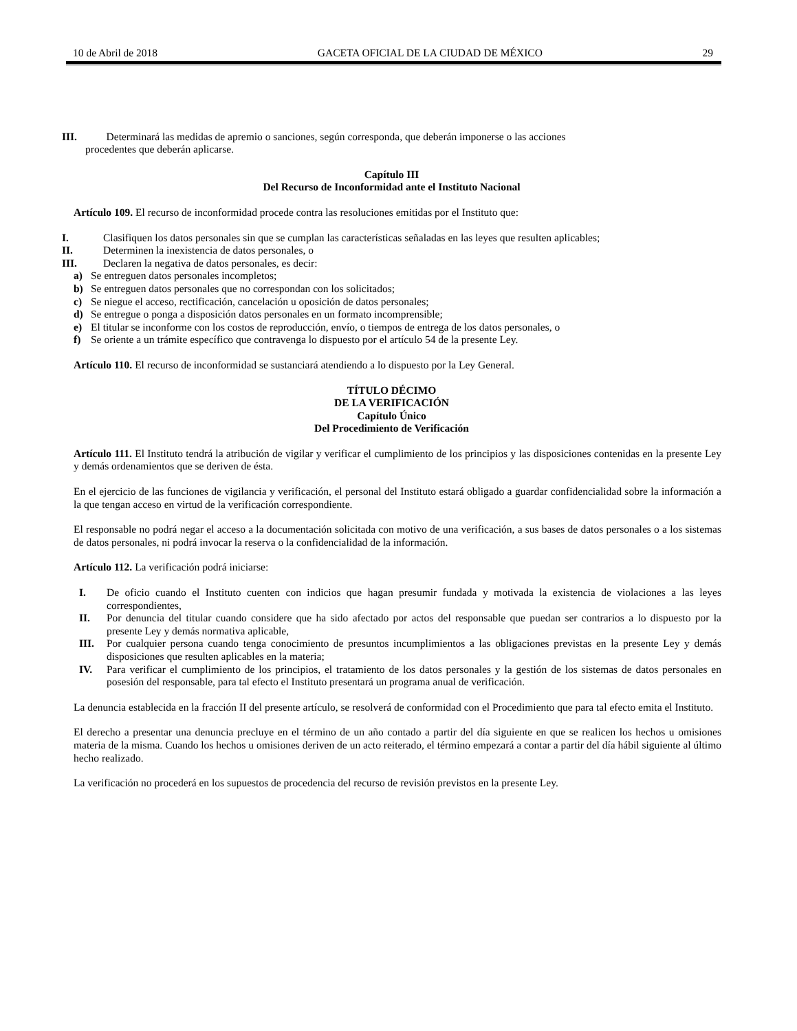10 de Abril de 2018 GACETA OFICIAL DE LA CIUDAD DE MÉXICO 29
III. Determinará las medidas de apremio o sanciones, según corresponda, que deberán imponerse o las acciones
procedentes que deberán aplicarse.
Capítulo III
Del Recurso de Inconformidad ante el Instituto Nacional
Artículo 109. El recurso de inconformidad procede contra las resoluciones emitidas por el Instituto que:
I. Clasifiquen los datos personales sin que se cumplan las características señaladas en las leyes que resulten aplicables;
II. Determinen la inexistencia de datos personales, o
III. Declaren la negativa de datos personales, es decir:
a) Se entreguen datos personales incompletos;
b) Se entreguen datos personales que no correspondan con los solicitados;
c) Se niegue el acceso, rectificación, cancelación u oposición de datos personales;
d) Se entregue o ponga a disposición datos personales en un formato incomprensible;
e) El titular se inconforme con los costos de reproducción, envío, o tiempos de entrega de los datos personales, o
f) Se oriente a un trámite específico que contravenga lo dispuesto por el artículo 54 de la presente Ley.
Artículo 110. El recurso de inconformidad se sustanciará atendiendo a lo dispuesto por la Ley General.
TÍTULO DÉCIMO
DE LA VERIFICACIÓN
Capítulo Único
Del Procedimiento de Verificación
Artículo 111. El Instituto tendrá la atribución de vigilar y verificar el cumplimiento de los principios y las disposiciones contenidas en la presente Ley y demás ordenamientos que se deriven de ésta.
En el ejercicio de las funciones de vigilancia y verificación, el personal del Instituto estará obligado a guardar confidencialidad sobre la información a la que tengan acceso en virtud de la verificación correspondiente.
El responsable no podrá negar el acceso a la documentación solicitada con motivo de una verificación, a sus bases de datos personales o a los sistemas de datos personales, ni podrá invocar la reserva o la confidencialidad de la información.
Artículo 112. La verificación podrá iniciarse:
I. De oficio cuando el Instituto cuenten con indicios que hagan presumir fundada y motivada la existencia de violaciones a las leyes correspondientes,
II. Por denuncia del titular cuando considere que ha sido afectado por actos del responsable que puedan ser contrarios a lo dispuesto por la presente Ley y demás normativa aplicable,
III. Por cualquier persona cuando tenga conocimiento de presuntos incumplimientos a las obligaciones previstas en la presente Ley y demás disposiciones que resulten aplicables en la materia;
IV. Para verificar el cumplimiento de los principios, el tratamiento de los datos personales y la gestión de los sistemas de datos personales en posesión del responsable, para tal efecto el Instituto presentará un programa anual de verificación.
La denuncia establecida en la fracción II del presente artículo, se resolverá de conformidad con el Procedimiento que para tal efecto emita el Instituto.
El derecho a presentar una denuncia precluye en el término de un año contado a partir del día siguiente en que se realicen los hechos u omisiones materia de la misma. Cuando los hechos u omisiones deriven de un acto reiterado, el término empezará a contar a partir del día hábil siguiente al último hecho realizado.
La verificación no procederá en los supuestos de procedencia del recurso de revisión previstos en la presente Ley.